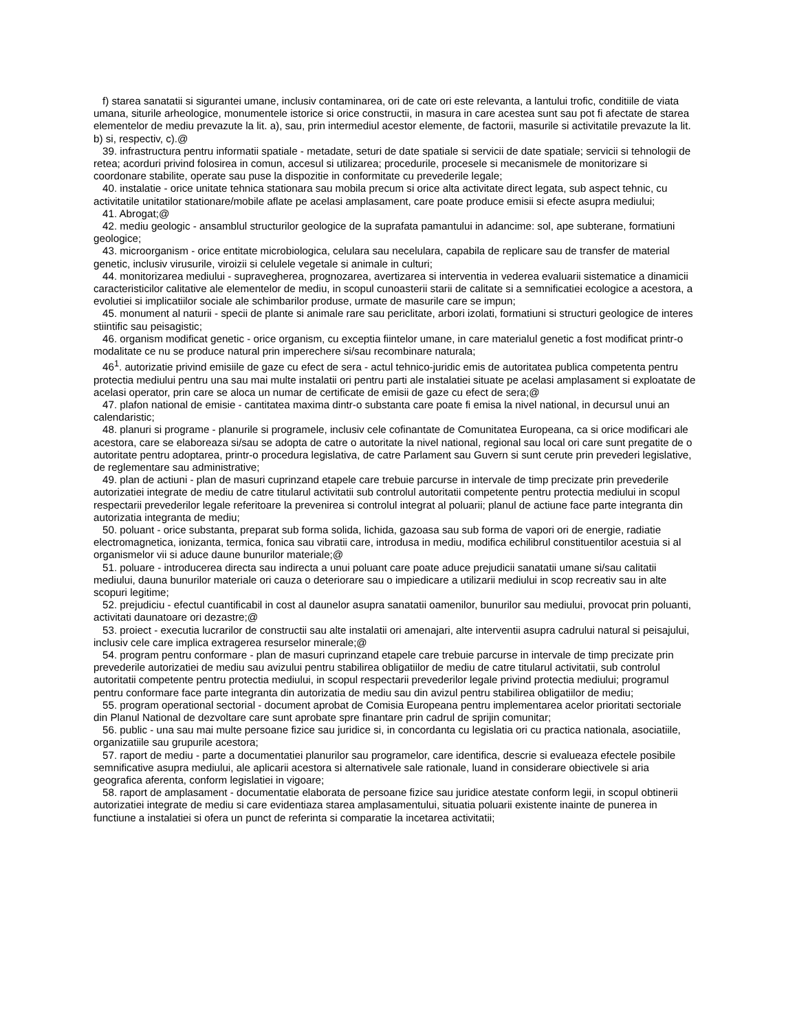f) starea sanatatii si sigurantei umane, inclusiv contaminarea, ori de cate ori este relevanta, a lantului trofic, conditiile de viata umana, siturile arheologice, monumentele istorice si orice constructii, in masura in care acestea sunt sau pot fi afectate de starea elementelor de mediu prevazute la lit. a), sau, prin intermediul acestor elemente, de factorii, masurile si activitatile prevazute la lit. b) si, respectiv, c).@
39. infrastructura pentru informatii spatiale - metadate, seturi de date spatiale si servicii de date spatiale; servicii si tehnologii de retea; acorduri privind folosirea in comun, accesul si utilizarea; procedurile, procesele si mecanismele de monitorizare si coordonare stabilite, operate sau puse la dispozitie in conformitate cu prevederile legale;
40. instalatie - orice unitate tehnica stationara sau mobila precum si orice alta activitate direct legata, sub aspect tehnic, cu activitatile unitatilor stationare/mobile aflate pe acelasi amplasament, care poate produce emisii si efecte asupra mediului;
41. Abrogat;@
42. mediu geologic - ansamblul structurilor geologice de la suprafata pamantului in adancime: sol, ape subterane, formatiuni geologice;
43. microorganism - orice entitate microbiologica, celulara sau necelulara, capabila de replicare sau de transfer de material genetic, inclusiv virusurile, viroizii si celulele vegetale si animale in culturi;
44. monitorizarea mediului - supravegherea, prognozarea, avertizarea si interventia in vederea evaluarii sistematice a dinamicii caracteristicilor calitative ale elementelor de mediu, in scopul cunoasterii starii de calitate si a semnificatiei ecologice a acestora, a evolutiei si implicatiilor sociale ale schimbarilor produse, urmate de masurile care se impun;
45. monument al naturii - specii de plante si animale rare sau periclitate, arbori izolati, formatiuni si structuri geologice de interes stiintific sau peisagistic;
46. organism modificat genetic - orice organism, cu exceptia fiintelor umane, in care materialul genetic a fost modificat printr-o modalitate ce nu se produce natural prin imperechere si/sau recombinare naturala;
46<sup>1</sup>. autorizatie privind emisiile de gaze cu efect de sera - actul tehnico-juridic emis de autoritatea publica competenta pentru protectia mediului pentru una sau mai multe instalatii ori pentru parti ale instalatiei situate pe acelasi amplasament si exploatate de acelasi operator, prin care se aloca un numar de certificate de emisii de gaze cu efect de sera;@
47. plafon national de emisie - cantitatea maxima dintr-o substanta care poate fi emisa la nivel national, in decursul unui an calendaristic;
48. planuri si programe - planurile si programele, inclusiv cele cofinantate de Comunitatea Europeana, ca si orice modificari ale acestora, care se elaboreaza si/sau se adopta de catre o autoritate la nivel national, regional sau local ori care sunt pregatite de o autoritate pentru adoptarea, printr-o procedura legislativa, de catre Parlament sau Guvern si sunt cerute prin prevederi legislative, de reglementare sau administrative;
49. plan de actiuni - plan de masuri cuprinzand etapele care trebuie parcurse in intervale de timp precizate prin prevederile autorizatiei integrate de mediu de catre titularul activitatii sub controlul autoritatii competente pentru protectia mediului in scopul respectarii prevederilor legale referitoare la prevenirea si controlul integrat al poluarii; planul de actiune face parte integranta din autorizatia integranta de mediu;
50. poluant - orice substanta, preparat sub forma solida, lichida, gazoasa sau sub forma de vapori ori de energie, radiatie electromagnetica, ionizanta, termica, fonica sau vibratii care, introdusa in mediu, modifica echilibrul constituentilor acestuia si al organismelor vii si aduce daune bunurilor materiale;@
51. poluare - introducerea directa sau indirecta a unui poluant care poate aduce prejudicii sanatatii umane si/sau calitatii mediului, dauna bunurilor materiale ori cauza o deteriorare sau o impiedicare a utilizarii mediului in scop recreativ sau in alte scopuri legitime;
52. prejudiciu - efectul cuantificabil in cost al daunelor asupra sanatatii oamenilor, bunurilor sau mediului, provocat prin poluanti, activitati daunatoare ori dezastre;@
53. proiect - executia lucrarilor de constructii sau alte instalatii ori amenajari, alte interventii asupra cadrului natural si peisajului, inclusiv cele care implica extragerea resurselor minerale;@
54. program pentru conformare - plan de masuri cuprinzand etapele care trebuie parcurse in intervale de timp precizate prin prevederile autorizatiei de mediu sau avizului pentru stabilirea obligatiilor de mediu de catre titularul activitatii, sub controlul autoritatii competente pentru protectia mediului, in scopul respectarii prevederilor legale privind protectia mediului; programul pentru conformare face parte integranta din autorizatia de mediu sau din avizul pentru stabilirea obligatiilor de mediu;
55. program operational sectorial - document aprobat de Comisia Europeana pentru implementarea acelor prioritati sectoriale din Planul National de dezvoltare care sunt aprobate spre finantare prin cadrul de sprijin comunitar;
56. public - una sau mai multe persoane fizice sau juridice si, in concordanta cu legislatia ori cu practica nationala, asociatiile, organizatiile sau grupurile acestora;
57. raport de mediu - parte a documentatiei planurilor sau programelor, care identifica, descrie si evalueaza efectele posibile semnificative asupra mediului, ale aplicarii acestora si alternativele sale rationale, luand in considerare obiectivele si aria geografica aferenta, conform legislatiei in vigoare;
58. raport de amplasament - documentatie elaborata de persoane fizice sau juridice atestate conform legii, in scopul obtinerii autorizatiei integrate de mediu si care evidentiaza starea amplasamentului, situatia poluarii existente inainte de punerea in functiune a instalatiei si ofera un punct de referinta si comparatie la incetarea activitatii;